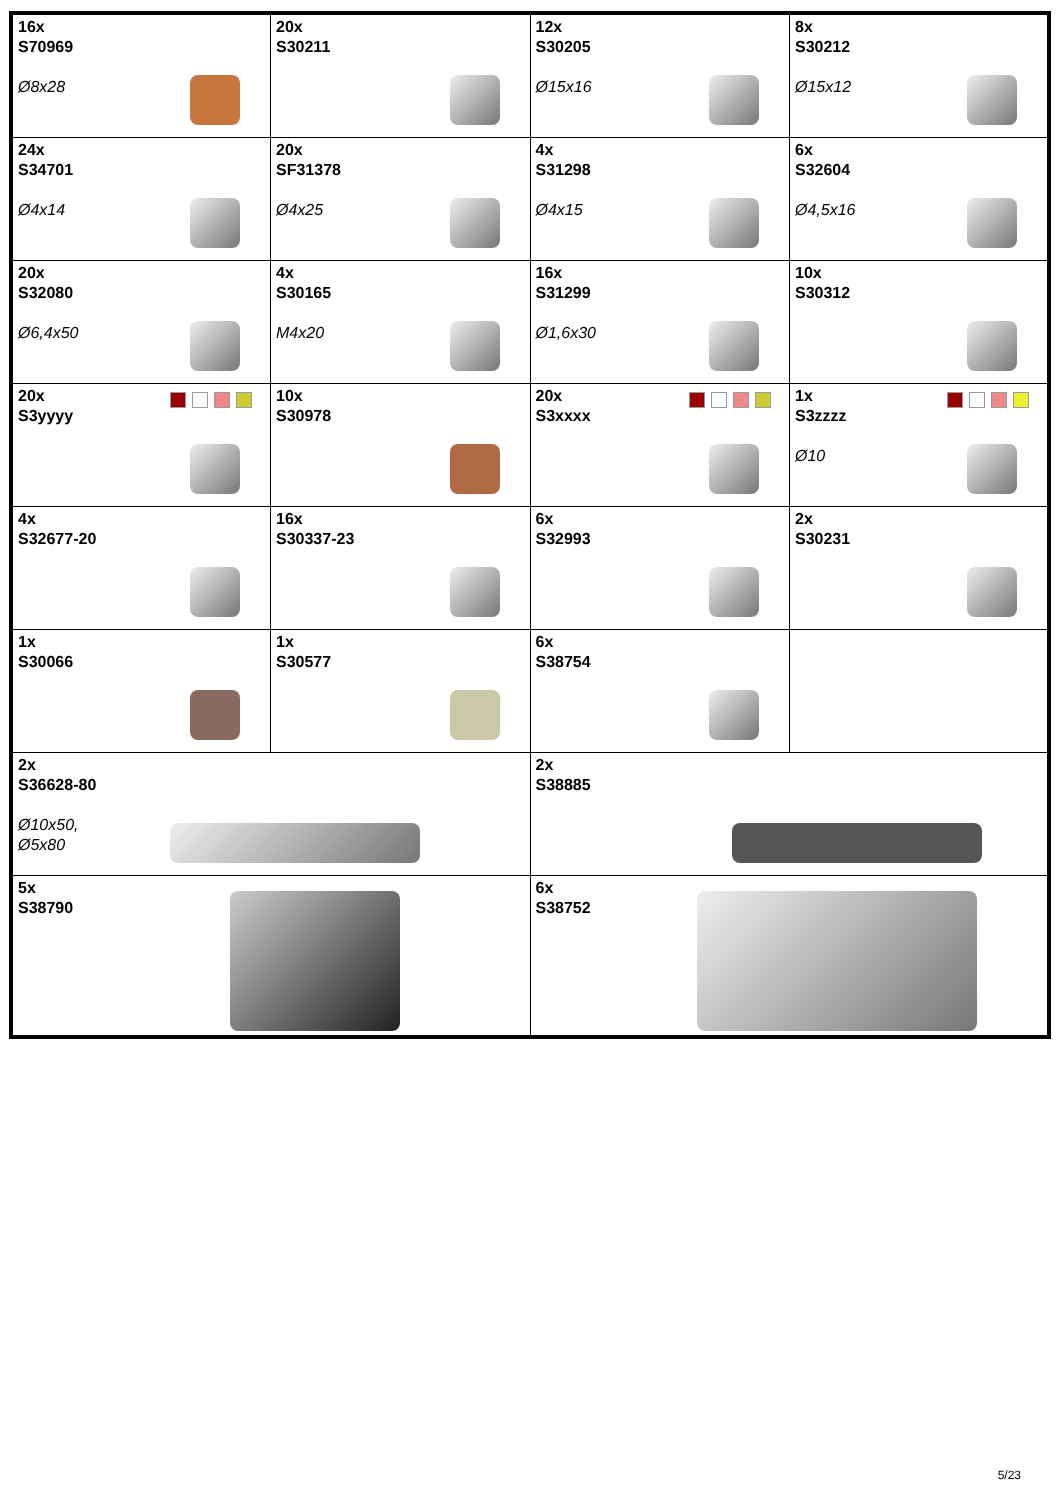| 16x S70969 Ø8x28 | 20x S30211 | 12x S30205 Ø15x16 | 8x S30212 Ø15x12 |
| 24x S34701 Ø4x14 | 20x SF31378 Ø4x25 | 4x S31298 Ø4x15 | 6x S32604 Ø4,5x16 |
| 20x S32080 Ø6,4x50 | 4x S30165 M4x20 | 16x S31299 Ø1,6x30 | 10x S30312 |
| 20x S3yyyy | 10x S30978 | 20x S3xxxx | 1x S3zzzz Ø10 |
| 4x S32677-20 | 16x S30337-23 | 6x S32993 | 2x S30231 |
| 1x S30066 | 1x S30577 | 6x S38754 | |
| 2x S36628-80 Ø10x50, Ø5x80 | | 2x S38885 | |
| 5x S38790 | | 6x S38752 | |
5/23